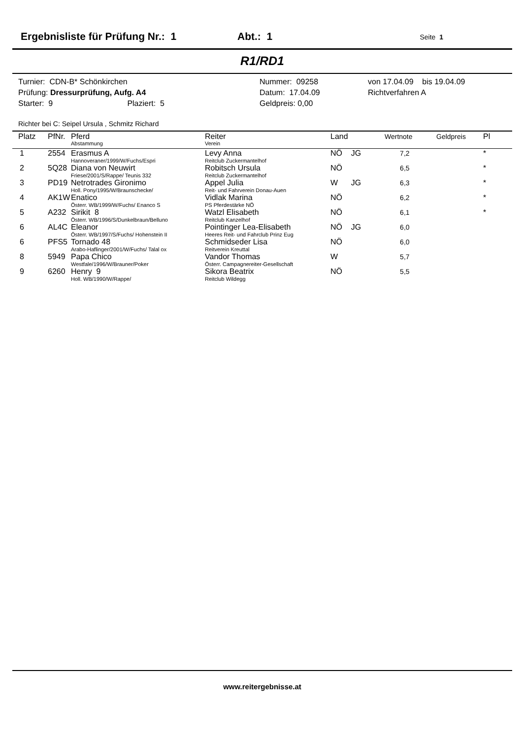Ergebnisliste für Prüfung Nr.: 1 Abt.: 1 Seite 1
R1/RD1
Turnier: CDN-B* Schönkirchen
Prüfung: Dressurprüfung, Aufg. A4
Starter: 9 Plaziert: 5
Nummer: 09258
Datum: 17.04.09
Geldpreis: 0,00
von 17.04.09 bis 19.04.09
Richtverfahren A
Richter bei C: Seipel Ursula , Schmitz Richard
| Platz | PfNr. | Pferd Abstammung | Reiter Verein | Land | Wertnote | Geldpreis | Pl |
| --- | --- | --- | --- | --- | --- | --- | --- |
| 1 | 2554 | Erasmus A Hannoveraner/1999/W/Fuchs/Espri | Levy Anna Reitclub Zuckermantelhof | NÖ JG | 7,2 | | * |
| 2 | 5Q28 | Diana von Neuwirt Friese/2001/S/Rappe/ Teunis 332 | Robitsch Ursula Reitclub Zuckermantelhof | NÖ | 6,5 | | * |
| 3 | PD19 | Netrotrades Gironimo Holl. Pony/1995/W/Braunschecke/ | Appel Julia Reit- und Fahrverein Donau-Auen | W JG | 6,3 | | * |
| 4 | AK1W | Enatico Österr. WB/1999/W/Fuchs/ Enanco S | Vidlak Marina PS Pferdestärke NÖ | NÖ | 6,2 | | * |
| 5 | A232 | Sirikit 8 Österr. WB/1996/S/Dunkelbraun/Belluno | Watzl Elisabeth Reitclub Kanzelhof | NÖ | 6,1 | | * |
| 6 | AL4C | Eleanor Österr. WB/1997/S/Fuchs/ Hohenstein II | Pointinger Lea-Elisabeth Heeres Reit- und Fahrclub Prinz Eug | NÖ JG | 6,0 | | |
| 6 | PFS5 | Tornado 48 Arabo-Haflinger/2001/W/Fuchs/ Talal ox | Schmidseder Lisa Reitverein Kreuttal | NÖ | 6,0 | | |
| 8 | 5949 | Papa Chico Westfale/1996/W/Brauner/Poker | Vandor Thomas Österr. Campagnereiter-Gesellschaft | W | 5,7 | | |
| 9 | 6260 | Henry 9 Holl. WB/1990/W/Rappe/ | Sikora Beatrix Reitclub Wildegg | NÖ | 5,5 | | |
www.reitergebnisse.at